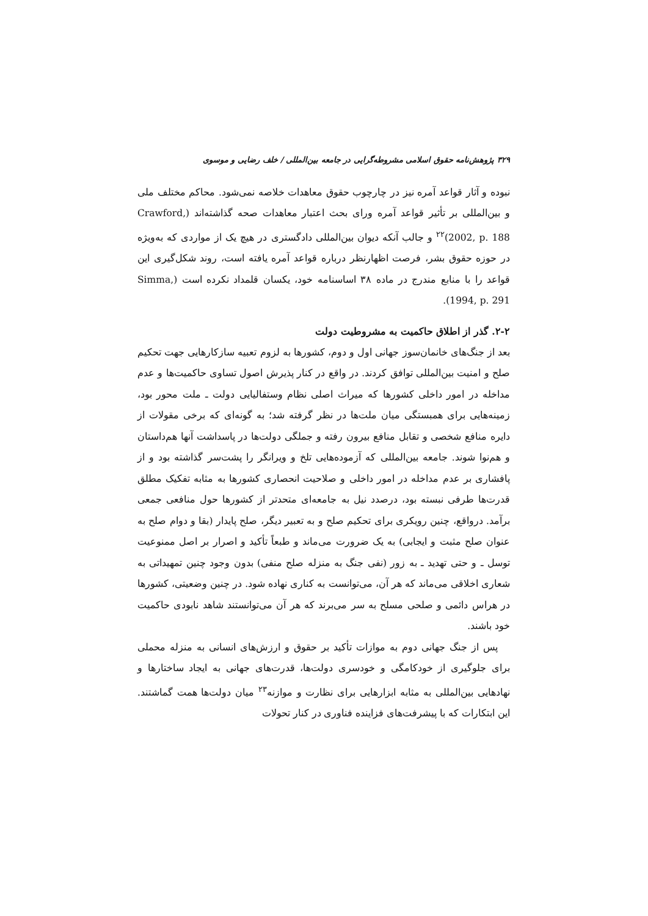۳۲۹ پژوهش‌نامه حقوق اسلامی مشروطه‌گرایی در جامعه بین‌المللی / خلف رضایی و موسوی
نبوده و آثار قواعد آمره نیز در چارچوب حقوق معاهدات خلاصه نمی‌شود. محاکم مختلف ملی و بین‌المللی بر تأثیر قواعد آمره ورای بحث اعتبار معاهدات صحه گذاشته‌اند (Crawford, 2002, p. 188)<sup>۲۲</sup> و جالب آنکه دیوان بین‌المللی دادگستری در هیچ یک از مواردی که به‌ویژه در حوزه حقوق بشر، فرصت اظهارنظر درباره قواعد آمره یافته است، روند شکل‌گیری این قواعد را با منابع مندرج در ماده ۳۸ اساسنامه خود، یکسان قلمداد نکرده است (Simma, 1994, p. 291).
۲-۲. گذر از اطلاق حاکمیت به مشروطیت دولت
بعد از جنگ‌های خانمان‌سوز جهانی اول و دوم، کشورها به لزوم تعبیه سازکارهایی جهت تحکیم صلح و امنیت بین‌المللی توافق کردند. در واقع در کنار پذیرش اصول تساوی حاکمیت‌ها و عدم مداخله در امور داخلی کشورها که میراث اصلی نظام وستفالیایی دولت ـ ملت محور بود، زمینه‌هایی برای همبستگی میان ملت‌ها در نظر گرفته شد؛ به گونه‌ای که برخی مقولات از دایره منافع شخصی و تقابل منافع بیرون رفته و جملگی دولت‌ها در پاسداشت آنها هم‌داستان و هم‌نوا شوند. جامعه بین‌المللی که آزموده‌هایی تلخ و ویرانگر را پشت‌سر گذاشته بود و از پافشاری بر عدم مداخله در امور داخلی و صلاحیت انحصاری کشورها به مثابه تفکیک مطلق قدرت‌ها طرفی نبسته بود، درصدد نیل به جامعه‌ای متحدتر از کشورها حول منافعی جمعی برآمد. درواقع، چنین رویکری برای تحکیم صلح و به تعبیر دیگر، صلح پایدار (بقا و دوام صلح به عنوان صلح مثبت و ایجابی) به یک ضرورت می‌ماند و طبعاً تأکید و اصرار بر اصل ممنوعیت توسل ـ و حتی تهدید ـ به زور (نفی جنگ به منزله صلح منفی) بدون وجود چنین تمهیداتی به شعاری اخلاقی می‌ماند که هر آن، می‌توانست به کناری نهاده شود. در چنین وضعیتی، کشورها در هراس دائمی و صلحی مسلح به سر می‌برند که هر آن می‌توانستند شاهد نابودی حاکمیت خود باشند.
پس از جنگ جهانی دوم به موازات تأکید بر حقوق و ارزش‌های انسانی به منزله محملی برای جلوگیری از خودکامگی و خودسری دولت‌ها، قدرت‌های جهانی به ایجاد ساختارها و نهادهایی بین‌المللی به مثابه ابزارهایی برای نظارت و موازنه<sup>۲۳</sup> میان دولت‌ها همت گماشتند. این ابتکارات که با پیشرفت‌های فزاینده فناوری در کنار تحولات